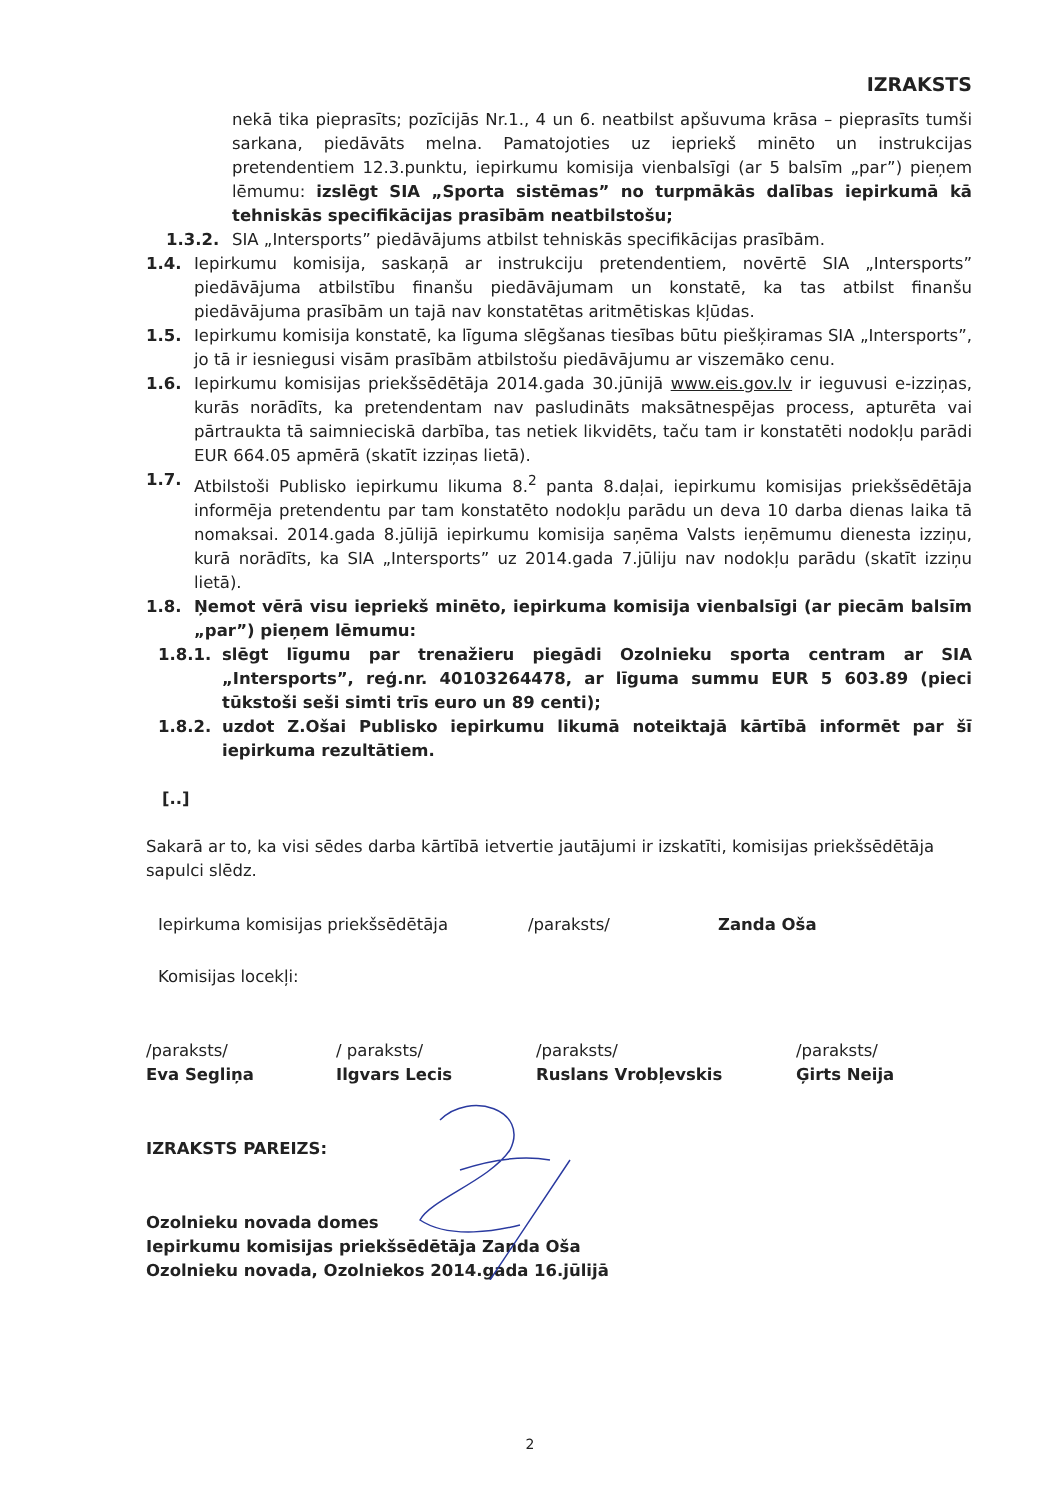IZRAKSTS
nekā tika pieprasīts; pozīcijās Nr.1., 4 un 6. neatbilst apšuvuma krāsa – pieprasīts tumši sarkana, piedāvāts melna. Pamatojoties uz iepriekš minēto un instrukcijas pretendentiem 12.3.punktu, iepirkumu komisija vienbalsīgi (ar 5 balsīm „par”) pieņem lēmumu: izslēgt SIA „Sporta sistēmas” no turpmākās dalības iepirkumā kā tehniskās specifikācijas prasībām neatbilstošu;
1.3.2. SIA „Intersports” piedāvājums atbilst tehniskās specifikācijas prasībām.
1.4. Iepirkumu komisija, saskaņā ar instrukciju pretendentiem, novērtē SIA „Intersports” piedāvājuma atbilstību finanšu piedāvājumam un konstatē, ka tas atbilst finanšu piedāvājuma prasībām un tajā nav konstatētas aritmētiskas kļūdas.
1.5. Iepirkumu komisija konstatē, ka līguma slēgšanas tiesības būtu piešķiramas SIA „Intersports”, jo tā ir iesniegusi visām prasībām atbilstošu piedāvājumu ar viszemāko cenu.
1.6. Iepirkumu komisijas priekšsēdētāja 2014.gada 30.jūnijā www.eis.gov.lv ir ieguvusi e-izziņas, kurās norādīts, ka pretendentam nav pasludināts maksātnespējas process, apturēta vai pārtraukta tā saimnieciskā darbība, tas netiek likvidēts, taču tam ir konstatēti nodokļu parādi EUR 664.05 apmērā (skatīt izziņas lietā).
1.7. Atbilstoši Publisko iepirkumu likuma 8.<sup>2</sup> panta 8.daļai, iepirkumu komisijas priekšsēdētāja informēja pretendentu par tam konstatēto nodokļu parādu un deva 10 darba dienas laika tā nomaksai. 2014.gada 8.jūlijā iepirkumu komisija saņēma Valsts ieņēmumu dienesta izziņu, kurā norādīts, ka SIA „Intersports” uz 2014.gada 7.jūliju nav nodokļu parādu (skatīt izziņu lietā).
1.8. Ņemot vērā visu iepriekš minēto, iepirkuma komisija vienbalsīgi (ar piecām balsīm „par”) pieņem lēmumu:
1.8.1. slēgt līgumu par trenažieru piegādi Ozolnieku sporta centram ar SIA „Intersports”, reģ.nr. 40103264478, ar līguma summu EUR 5 603.89 (pieci tūkstoši seši simti trīs euro un 89 centi);
1.8.2. uzdot Z.Ošai Publisko iepirkumu likumā noteiktajā kārtībā informēt par šī iepirkuma rezultātiem.
[..]
Sakarā ar to, ka visi sēdes darba kārtībā ietvertie jautājumi ir izskatīti, komisijas priekšsēdētāja sapulci slēdz.
Iepirkuma komisijas priekšsēdētāja /paraksts/ Zanda Oša
Komisijas locekļi:
/paraksts/
Eva Segliņa
/ paraksts/
Ilgvars Lecis
/paraksts/
Ruslans Vrobļevskis
/paraksts/
Ģirts Neija
IZRAKSTS PAREIZS:
Ozolnieku novada domes
Iepirkumu komisijas priekšsēdētāja Zanda Oša
Ozolnieku novada, Ozolniekos 2014.gada 16.jūlijā
2